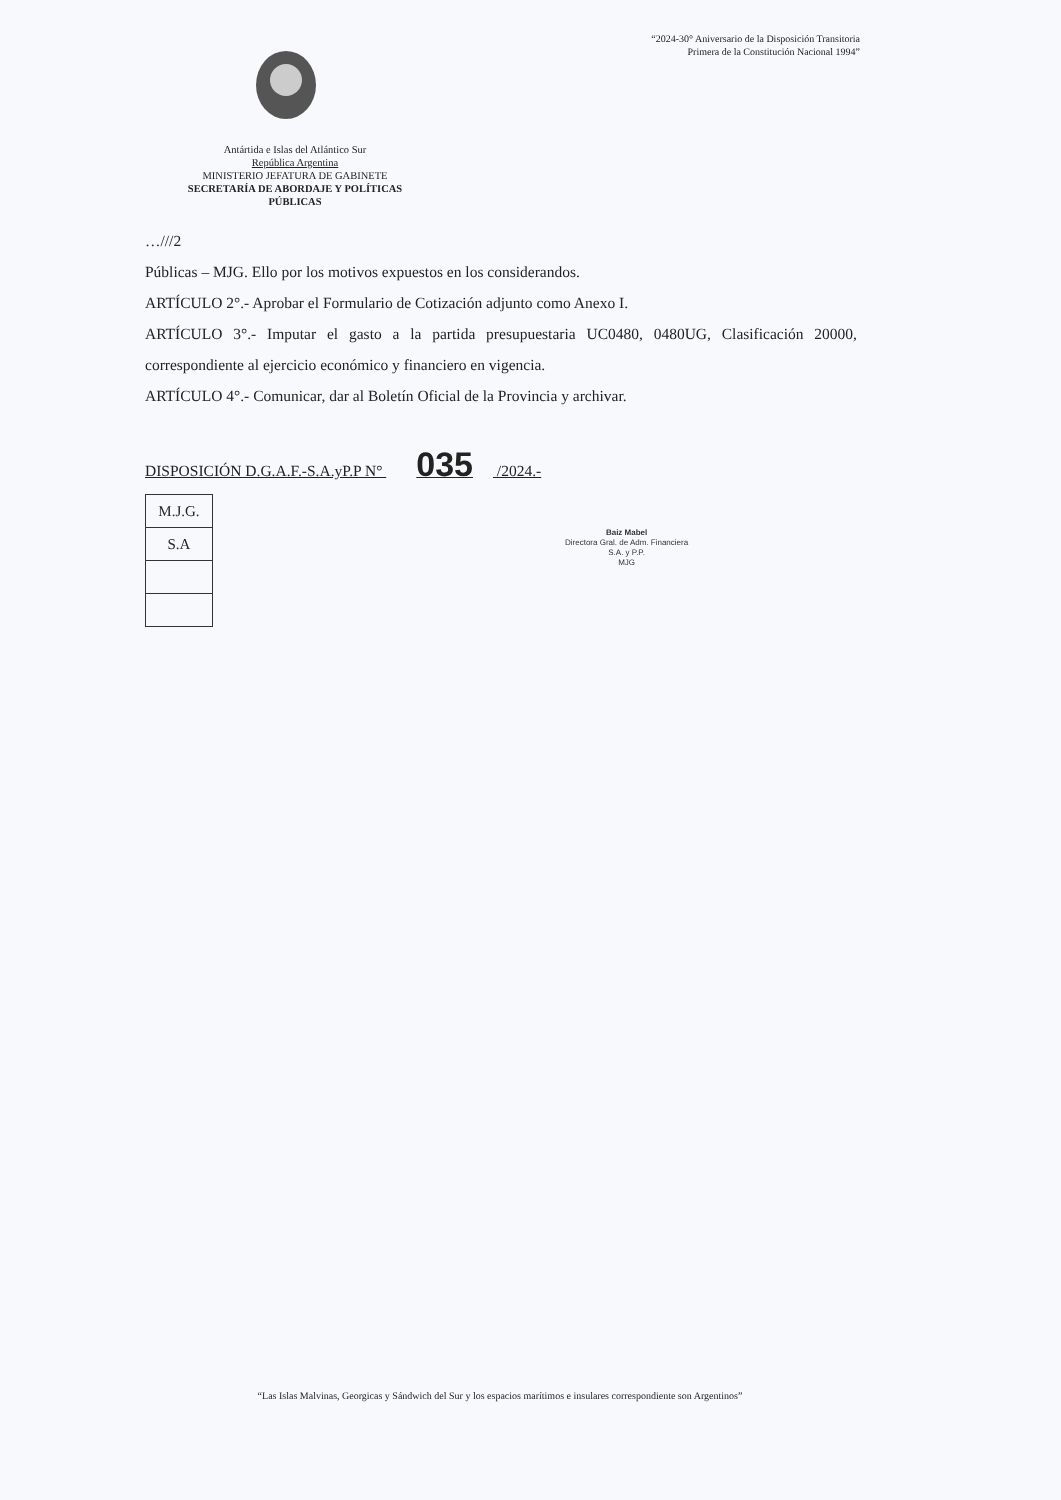“2024-30° Aniversario de la Disposición Transitoria
Primera de la Constitución Nacional 1994”
Antártida e Islas del Atlántico Sur
República Argentina
MINISTERIO JEFATURA DE GABINETE
SECRETARÍA DE ABORDAJE Y POLÍTICAS PÚBLICAS
…///2
Públicas – MJG. Ello por los motivos expuestos en los considerandos.
ARTÍCULO 2°.- Aprobar el Formulario de Cotización adjunto como Anexo I.
ARTÍCULO 3°.- Imputar el gasto a la partida presupuestaria UC0480, 0480UG, Clasificación 20000, correspondiente al ejercicio económico y financiero en vigencia.
ARTÍCULO 4°.- Comunicar, dar al Boletín Oficial de la Provincia y archivar.
DISPOSICIÓN D.G.A.F.-S.A.yP.P N° 035 /2024.-
| M.J.G. |
| S.A |
Baiz Mabel
Directora Gral. de Adm. Financiera
S.A. y P.P.
MJG
“Las Islas Malvinas, Georgicas y Sándwich del Sur y los espacios marítimos e insulares correspondiente son Argentinos”